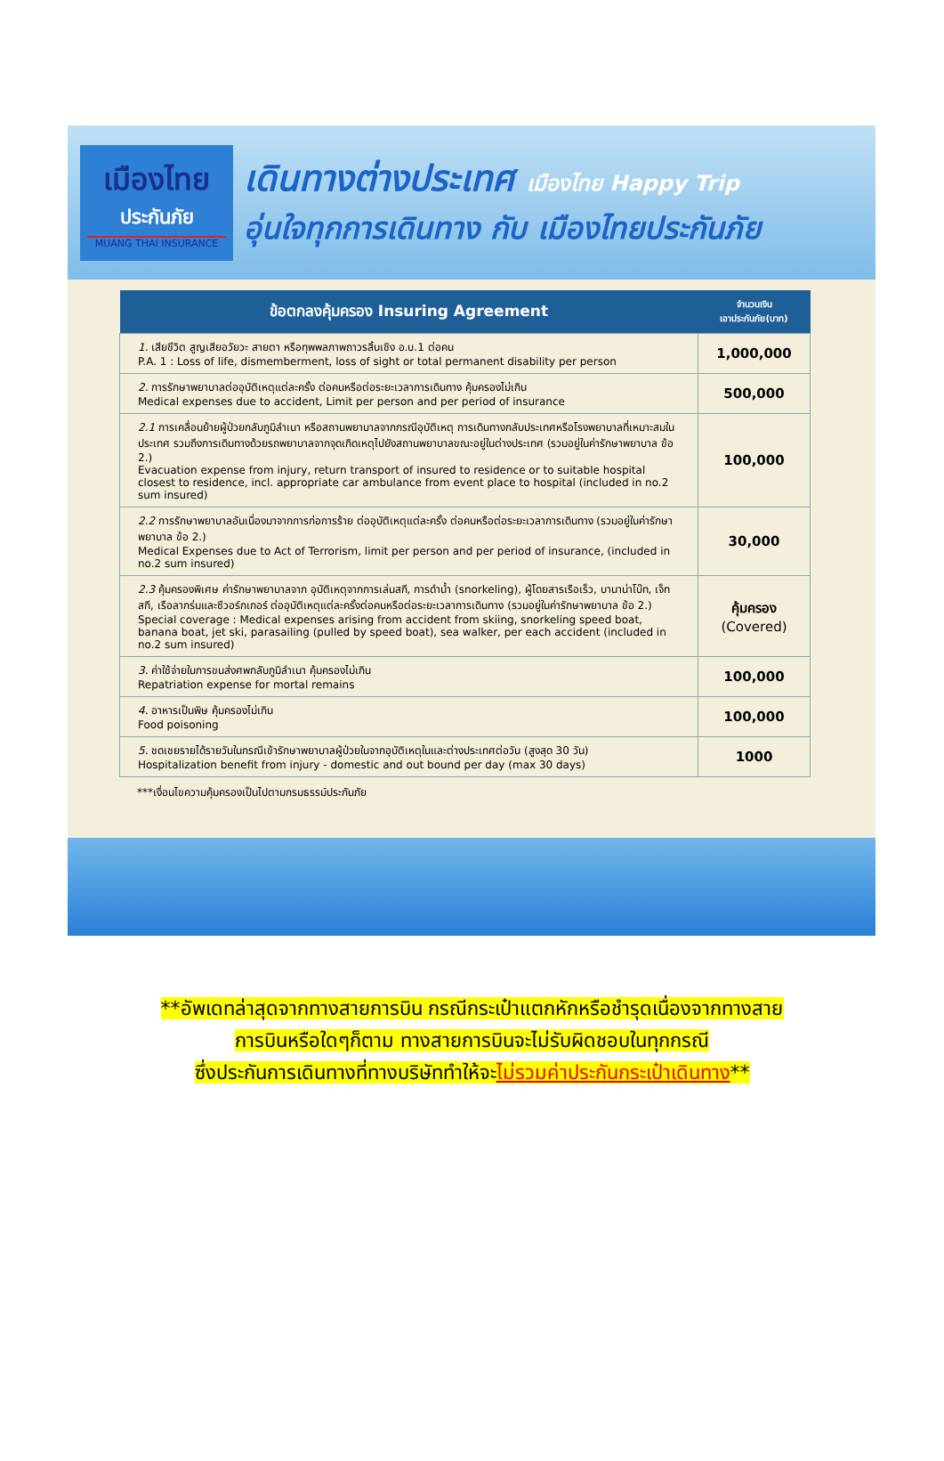เมืองไทย
ประกันภัย
MUANG THAI INSURANCE
เดินทางต่างประเทศ เมืองไทย Happy Trip
อุ่นใจทุกการเดินทาง กับ เมืองไทยประกันภัย
| ข้อตกลงคุ้มครอง Insuring Agreement | จำนวนเงิน เอาประกันภัย(บาท) |
| --- | --- |
| 1. เสียชีวิต สูญเสียอวัยวะ สายตา หรือทุพพลภาพถาวรสิ้นเชิง อ.บ.1 ต่อคน P.A. 1 : Loss of life, dismemberment, loss of sight or total permanent disability per person | 1,000,000 |
| 2. การรักษาพยาบาลต่ออุบัติเหตุแต่ละครั้ง ต่อคนหรือต่อระยะเวลาการเดินทาง คุ้มครองไม่เกิน Medical expenses due to accident, Limit per person and per period of insurance | 500,000 |
| 2.1 การเคลื่อนย้ายผู้ป่วยกลับภูมิลำเนา หรือสถานพยาบาลจากกรณีอุบัติเหตุ การเดินทางกลับประเทศหรือโรงพยาบาลที่เหมาะสมในประเทศ รวมถึงการเดินทางด้วยรถพยาบาลจากจุดเกิดเหตุไปยังสถานพยาบาลขณะอยู่ในต่างประเทศ (รวมอยู่ในค่ารักษาพยาบาล ข้อ 2.) Evacuation expense from injury, return transport of insured to residence or to suitable hospital closest to residence, incl. appropriate car ambulance from event place to hospital (included in no.2 sum insured) | 100,000 |
| 2.2 การรักษาพยาบาลอันเนื่องมาจากการก่อการร้าย ต่ออุบัติเหตุแต่ละครั้ง ต่อคนหรือต่อระยะเวลาการเดินทาง (รวมอยู่ในค่ารักษาพยาบาล ข้อ 2.) Medical Expenses due to Act of Terrorism, limit per person and per period of insurance, (included in no.2 sum insured) | 30,000 |
| 2.3 คุ้มครองพิเศษ ค่ารักษาพยาบาลจาก อุบัติเหตุจากการเล่นสกี, การดำน้ำ (snorkeling), ผู้โดยสารเรือเร็ว, บานาน่าโบ๊ท, เจ็ทสกี, เรือลากร่มและซีวอร์กเกอร์ ต่ออุบัติเหตุแต่ละครั้งต่อคนหรือต่อระยะเวลาการเดินทาง (รวมอยู่ในค่ารักษาพยาบาล ข้อ 2.) Special coverage : Medical expenses arising from accident from skiing, snorkeling speed boat, banana boat, jet ski, parasailing (pulled by speed boat), sea walker, per each accident (included in no.2 sum insured) | คุ้มครอง (Covered) |
| 3. ค่าใช้จ่ายในการขนส่งศพกลับภูมิลำเนา คุ้มครองไม่เกิน Repatriation expense for mortal remains | 100,000 |
| 4. อาหารเป็นพิษ คุ้มครองไม่เกิน Food poisoning | 100,000 |
| 5. ชดเชยรายได้รายวันในกรณีเข้ารักษาพยาบาลผู้ป่วยในจากอุบัติเหตุในและต่างประเทศต่อวัน (สูงสุด 30 วัน) Hospitalization benefit from injury - domestic and out bound per day (max 30 days) | 1000 |
***เงื่อนไขความคุ้มครองเป็นไปตามกรมธรรม์ประกันภัย
**อัพเดทล่าสุดจากทางสายการบิน กรณีกระเป๋าแตกหักหรือชำรุดเนื่องจากทางสาย
การบินหรือใดๆก็ตาม ทางสายการบินจะไม่รับผิดชอบในทุกกรณี
ซึ่งประกันการเดินทางที่ทางบริษัททำให้จะไม่รวมค่าประกันกระเป๋าเดินทาง**